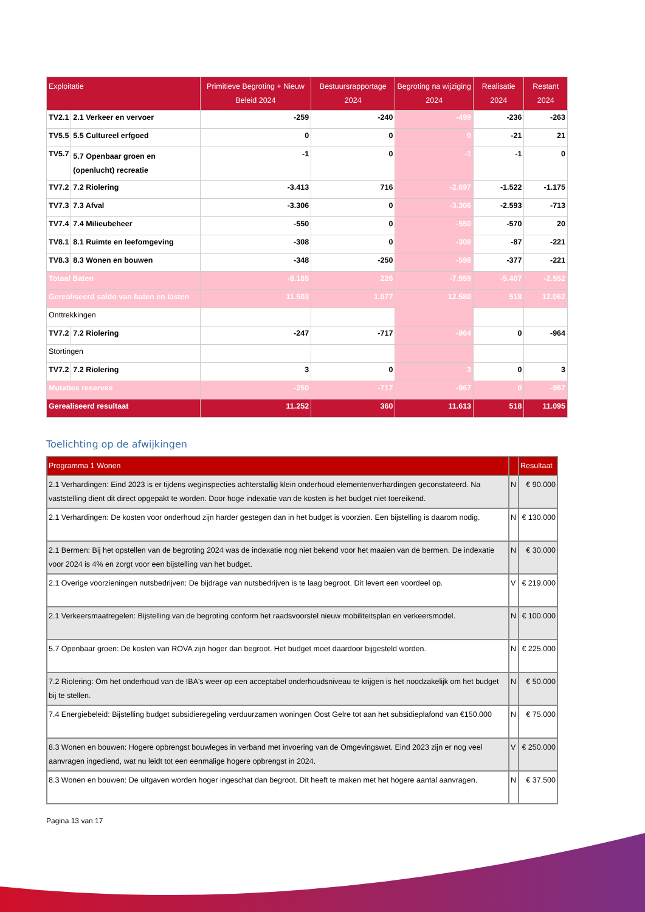| Exploitatie | | Primitieve Begroting + Nieuw Beleid 2024 | Bestuursrapportage 2024 | Begroting na wijziging 2024 | Realisatie 2024 | Restant 2024 |
| --- | --- | --- | --- | --- | --- | --- |
| TV2.1 | 2.1 Verkeer en vervoer | -259 | -240 | -499 | -236 | -263 |
| TV5.5 | 5.5 Cultureel erfgoed | 0 | 0 | 0 | -21 | 21 |
| TV5.7 | 5.7 Openbaar groen en (openlucht) recreatie | -1 | 0 | -1 | -1 | 0 |
| TV7.2 | 7.2 Riolering | -3.413 | 716 | -2.697 | -1.522 | -1.175 |
| TV7.3 | 7.3 Afval | -3.306 | 0 | -3.306 | -2.593 | -713 |
| TV7.4 | 7.4 Milieubeheer | -550 | 0 | -550 | -570 | 20 |
| TV8.1 | 8.1 Ruimte en leefomgeving | -308 | 0 | -308 | -87 | -221 |
| TV8.3 | 8.3 Wonen en bouwen | -348 | -250 | -598 | -377 | -221 |
| Totaal Baten | | -8.185 | 226 | -7.959 | -5.407 | -2.552 |
| Gerealiseerd saldo van baten en lasten | | 11.503 | 1.077 | 12.580 | 518 | 12.062 |
| Onttrekkingen | | | | | | |
| TV7.2 | 7.2 Riolering | -247 | -717 | -964 | 0 | -964 |
| Stortingen | | | | | | |
| TV7.2 | 7.2 Riolering | 3 | 0 | 3 | 0 | 3 |
| Mutaties reserves | | -250 | -717 | -967 | 0 | -967 |
| Gerealiseerd resultaat | | 11.252 | 360 | 11.613 | 518 | 11.095 |
Toelichting op de afwijkingen
| Programma 1 Wonen | | Resultaat |
| --- | --- | --- |
| 2.1 Verhardingen: Eind 2023 is er tijdens weginspecties achterstallig klein onderhoud elementenverhardingen geconstateerd. Na vaststelling dient dit direct opgepakt te worden. Door hoge indexatie van de kosten is het budget niet toereikend. | N | € 90.000 |
| 2.1 Verhardingen: De kosten voor onderhoud zijn harder gestegen dan in het budget is voorzien. Een bijstelling is daarom nodig. | N | € 130.000 |
| 2.1 Bermen: Bij het opstellen van de begroting 2024 was de indexatie nog niet bekend voor het maaien van de bermen. De indexatie voor 2024 is 4% en zorgt voor een bijstelling van het budget. | N | € 30.000 |
| 2.1 Overige voorzieningen nutsbedrijven: De bijdrage van nutsbedrijven is te laag begroot. Dit levert een voordeel op. | V | € 219.000 |
| 2.1 Verkeersmaatregelen: Bijstelling van de begroting conform het raadsvoorstel nieuw mobiliteitsplan en verkeersmodel. | N | € 100.000 |
| 5.7 Openbaar groen: De kosten van ROVA zijn hoger dan begroot. Het budget moet daardoor bijgesteld worden. | N | € 225.000 |
| 7.2 Riolering: Om het onderhoud van de IBA's weer op een acceptabel onderhoudsniveau te krijgen is het noodzakelijk om het budget bij te stellen. | N | € 50.000 |
| 7.4 Energiebeleid: Bijstelling budget subsidieregeling verduurzamen woningen Oost Gelre tot aan het subsidieplafond van €150.000 | N | € 75.000 |
| 8.3 Wonen en bouwen: Hogere opbrengst bouwleges in verband met invoering van de Omgevingswet. Eind 2023 zijn er nog veel aanvragen ingediend, wat nu leidt tot een eenmalige hogere opbrengst in 2024. | V | € 250.000 |
| 8.3 Wonen en bouwen: De uitgaven worden hoger ingeschat dan begroot. Dit heeft te maken met het hogere aantal aanvragen. | N | € 37.500 |
Pagina 13 van 17